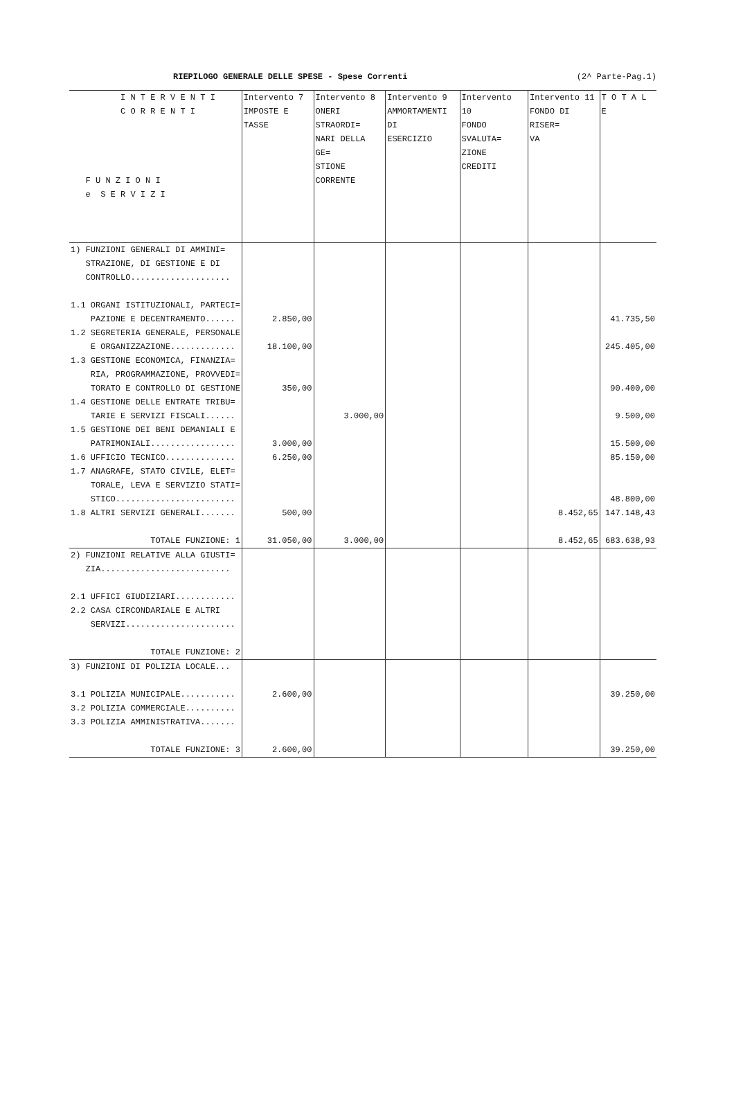RIEPILOGO GENERALE DELLE SPESE - Spese Correnti (2^ Parte-Pag.1)
| I N T E R V E N T I C O R R E N T I F U N Z I O N I e S E R V I Z I | Intervento 7 IMPOSTE E TASSE | Intervento 8 ONERI STRAORDI= NARI DELLA GE= STIONE CORRENTE | Intervento 9 AMMORTAMENTI DI ESERCIZIO | Intervento 10 FONDO SVALUTA= ZIONE CREDITI | Intervento 11 FONDO DI RISER= VA | T O T A L E |
| --- | --- | --- | --- | --- | --- | --- |
| 1) FUNZIONI GENERALI DI AMMINI= STRAZIONE, DI GESTIONE E DI CONTROLLO.................... | | | | | | |
| 1.1 ORGANI ISTITUZIONALI, PARTECI= PAZIONE E DECENTRAMENTO...... | 2.850,00 | | | | | 41.735,50 |
| 1.2 SEGRETERIA GENERALE, PERSONALE E ORGANIZZAZIONE............. | 18.100,00 | | | | | 245.405,00 |
| 1.3 GESTIONE ECONOMICA, FINANZIA= RIA, PROGRAMMAZIONE, PROVVEDI= TORATO E CONTROLLO DI GESTIONE | 350,00 | | | | | 90.400,00 |
| 1.4 GESTIONE DELLE ENTRATE TRIBU= TARIE E SERVIZI FISCALI...... | | 3.000,00 | | | | 9.500,00 |
| 1.5 GESTIONE DEI BENI DEMANIALI E PATRIMONIALI................. | 3.000,00 | | | | | 15.500,00 |
| 1.6 UFFICIO TECNICO.............. | 6.250,00 | | | | | 85.150,00 |
| 1.7 ANAGRAFE, STATO CIVILE, ELET= TORALE, LEVA E SERVIZIO STATI= STICO........................ | | | | | | 48.800,00 |
| 1.8 ALTRI SERVIZI GENERALI....... | 500,00 | | | | 8.452,65 | 147.148,43 |
| TOTALE FUNZIONE: 1 | 31.050,00 | 3.000,00 | | | 8.452,65 | 683.638,93 |
| 2) FUNZIONI RELATIVE ALLA GIUSTI= ZIA.......................... | | | | | | |
| 2.1 UFFICI GIUDIZIARI............ 2.2 CASA CIRCONDARIALE E ALTRI SERVIZI...................... | | | | | | |
| TOTALE FUNZIONE: 2 | | | | | | |
| 3) FUNZIONI DI POLIZIA LOCALE... | | | | | | |
| 3.1 POLIZIA MUNICIPALE........... 3.2 POLIZIA COMMERCIALE.......... 3.3 POLIZIA AMMINISTRATIVA....... | 2.600,00 | | | | | 39.250,00 |
| TOTALE FUNZIONE: 3 | 2.600,00 | | | | | 39.250,00 |